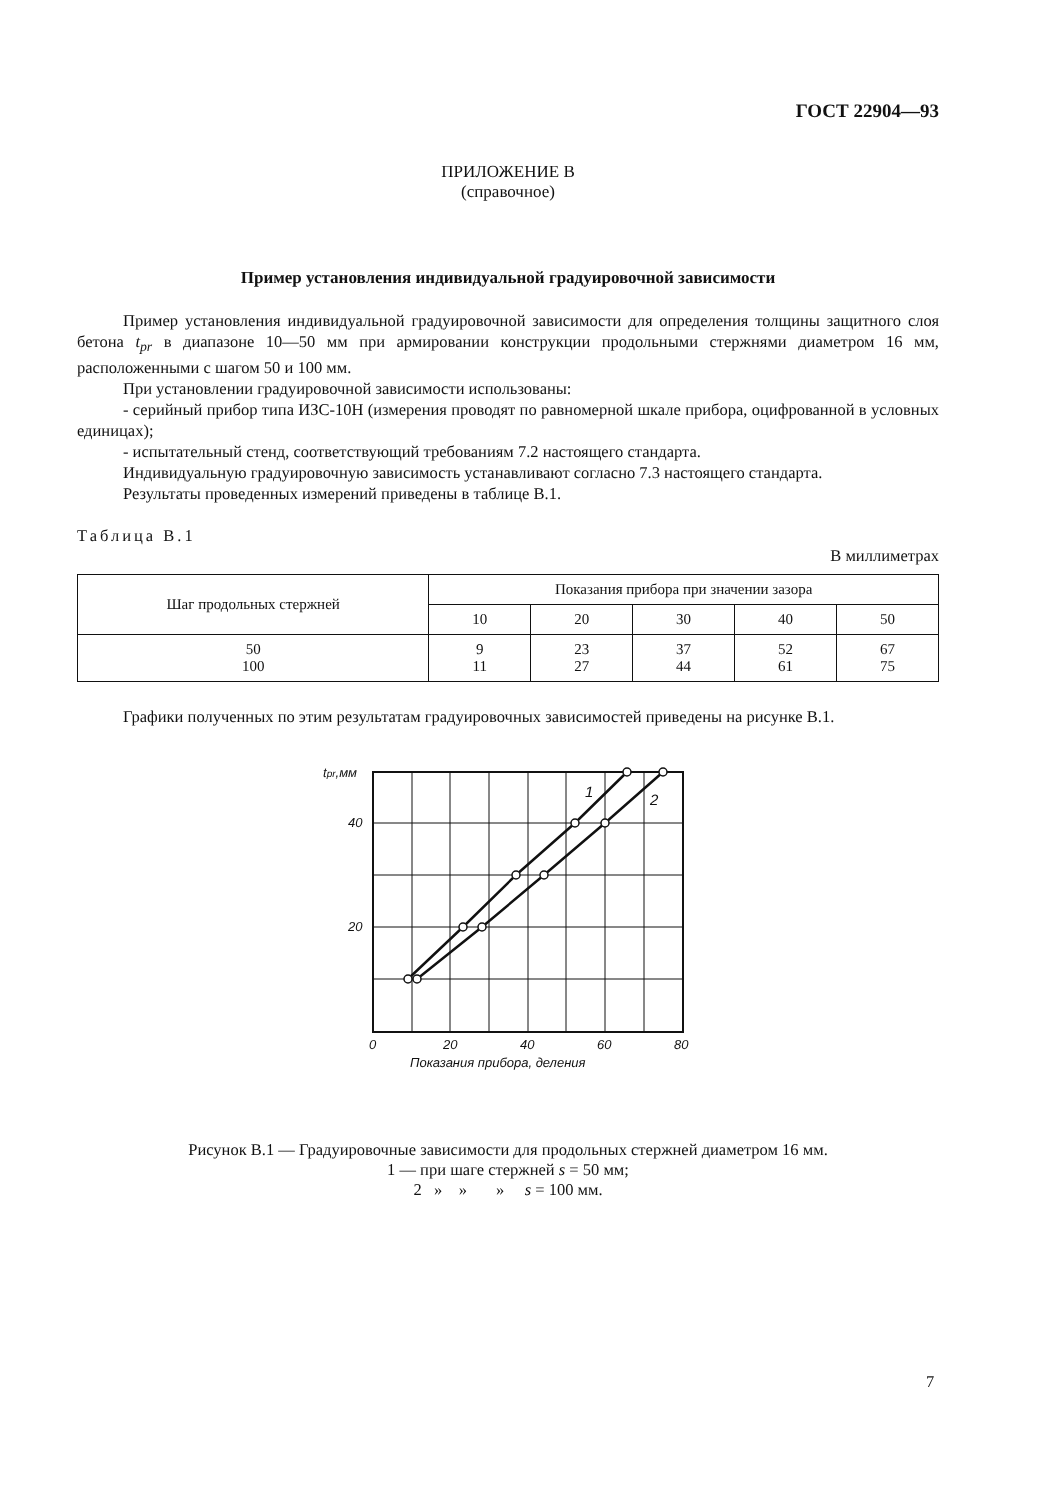ГОСТ 22904—93
ПРИЛОЖЕНИЕ В
(справочное)
Пример установления индивидуальной градуировочной зависимости
Пример установления индивидуальной градуировочной зависимости для определения толщины защитного слоя бетона t<sub>pr</sub> в диапазоне 10—50 мм при армировании конструкции продольными стержнями диаметром 16 мм, расположенными с шагом 50 и 100 мм.
При установлении градуировочной зависимости использованы:
- серийный прибор типа ИЗС-10Н (измерения проводят по равномерной шкале прибора, оцифрованной в условных единицах);
- испытательный стенд, соответствующий требованиям 7.2 настоящего стандарта.
Индивидуальную градуировочную зависимость устанавливают согласно 7.3 настоящего стандарта.
Результаты проведенных измерений приведены в таблице В.1.
Таблица В.1
В миллиметрах
| Шаг продольных стержней | Показания прибора при значении зазора | | | | |
| --- | --- | --- | --- | --- | --- |
| | 10 | 20 | 30 | 40 | 50 |
| 50 100 | 9 11 | 23 27 | 37 44 | 52 61 | 67 75 |
Графики полученных по этим результатам градуировочных зависимостей приведены на рисунке В.1.
tpr,мм
40
20
1
2
0
20
40
60
80
Показания прибора, деления
Рисунок В.1 — Градуировочные зависимости для продольных стержней диаметром 16 мм.
1 — при шаге стержней s = 50 мм;
2 » » » s = 100 мм.
7